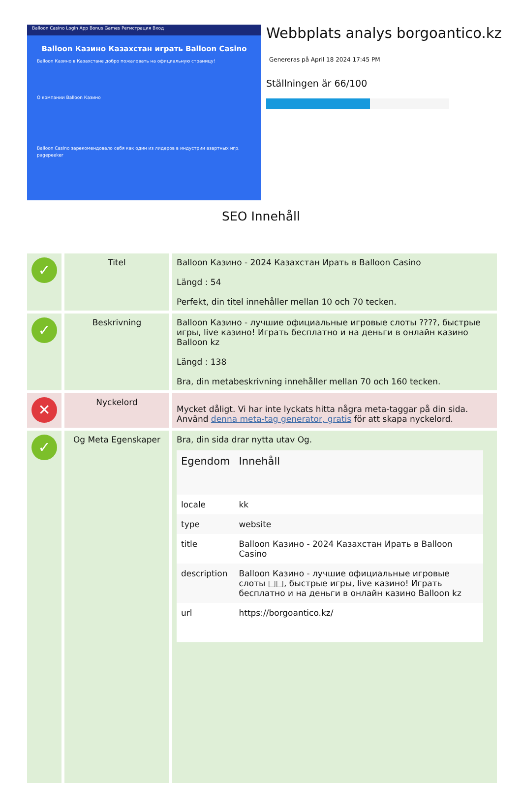Balloon Casino Login App Bonus Games Регистрация Вход
Balloon Казино Казахстан играть Balloon Casino
Balloon Казино в Казахстане добро пожаловать на официальную страницу!
О компании Balloon Казино
Balloon Casino зарекомендовало себя как один из лидеров в индустрии азартных игр. pagepeeker
Webbplats analys borgoantico.kz
Genereras på April 18 2024 17:45 PM
Ställningen är 66/100
SEO Innehåll
| ✓ | Titel | Balloon Казино - 2024 Казахстан Ирать в Balloon Casino Längd : 54 Perfekt, din titel innehåller mellan 10 och 70 tecken. |
| ✓ | Beskrivning | Balloon Казино - лучшие официальные игровые слоты ????, быстрые игры, live казино! Играть бесплатно и на деньги в онлайн казино Balloon kz Längd : 138 Bra, din metabeskrivning innehåller mellan 70 och 160 tecken. |
| ✕ | Nyckelord | Mycket dåligt. Vi har inte lyckats hitta några meta-taggar på din sida. Använd denna meta-tag generator, gratis för att skapa nyckelord. |
| ✓ | Og Meta Egenskaper | Bra, din sida drar nytta utav Og. / Egendom / Innehåll / / --- / --- / / locale / kk / / type / website / / title / Balloon Казино - 2024 Казахстан Ирать в Balloon Casino / / description / Balloon Казино - лучшие официальные игровые слоты □□, быстрые игры, live казино! Играть бесплатно и на деньги в онлайн казино Balloon kz / / url / https://borgoantico.kz/ / |